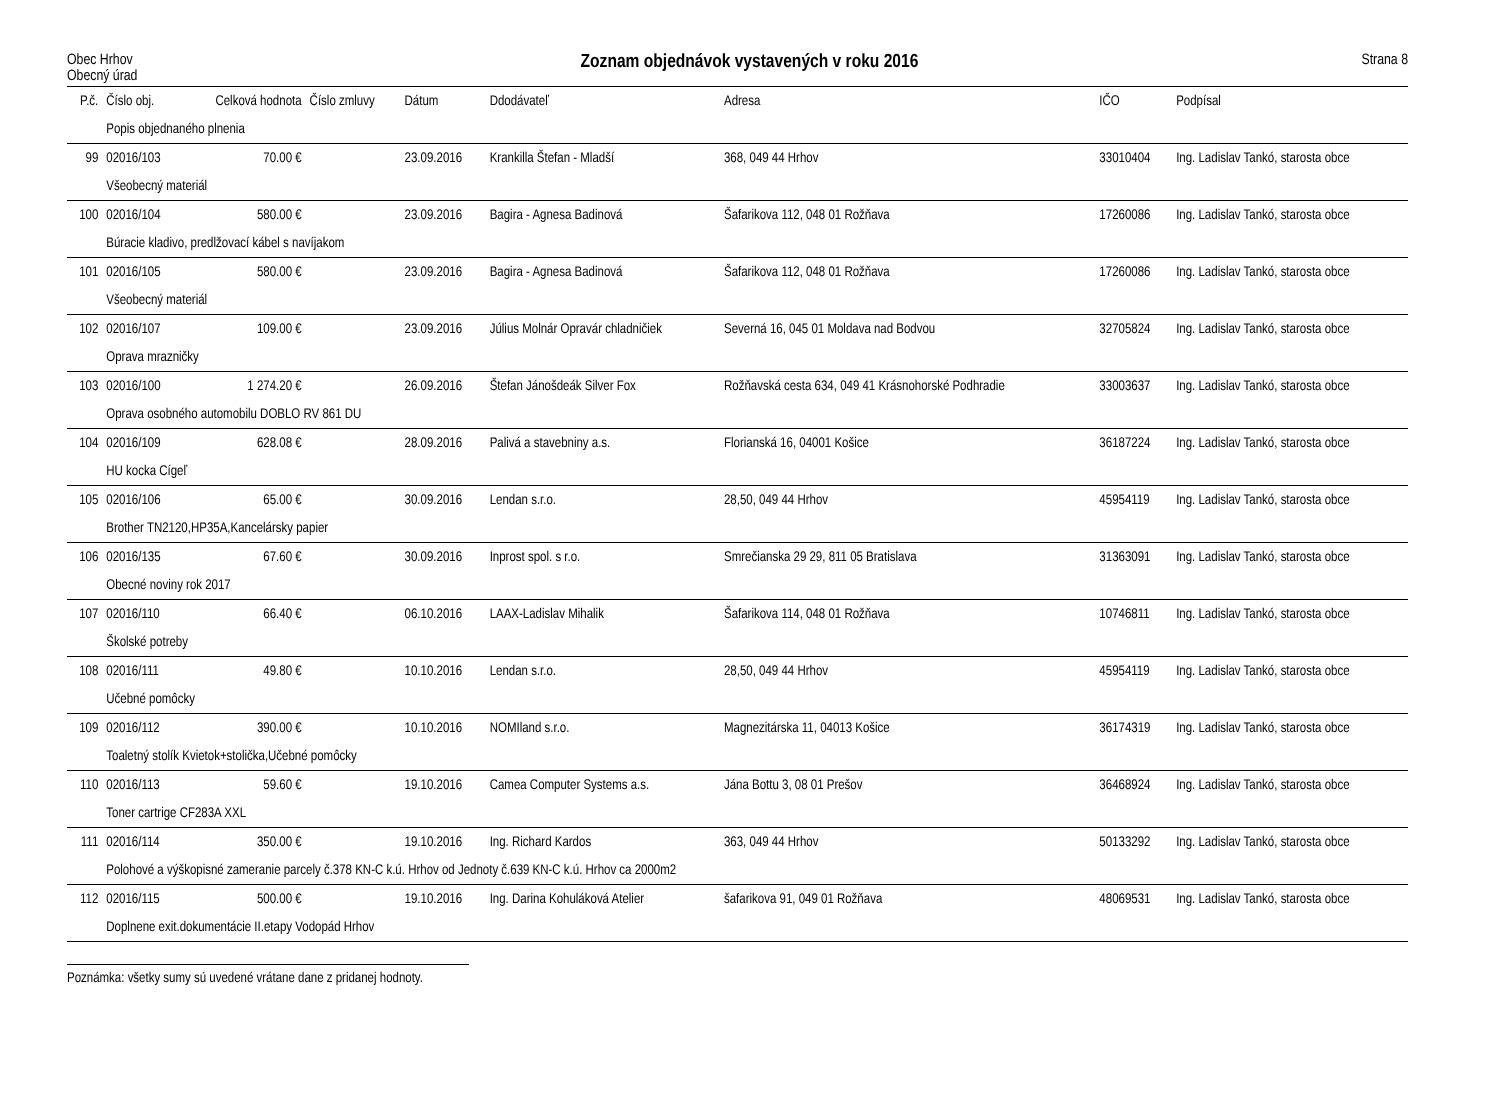Obec Hrhov
Obecný úrad
Zoznam objednávok vystavených v roku 2016
Strana 8
| P.č. | Číslo obj. | Celková hodnota | Číslo zmluvy | Dátum | Ddodávateľ | Adresa | IČO | Podpísal |
| --- | --- | --- | --- | --- | --- | --- | --- | --- |
| | Popis objednaného plnenia | | | | | | | |
| 99 | 02016/103 | 70.00 € | | 23.09.2016 | Krankilla Štefan - Mladší | 368, 049 44 Hrhov | 33010404 | Ing. Ladislav Tankó, starosta obce |
| | Všeobecný materiál | | | | | | | |
| 100 | 02016/104 | 580.00 € | | 23.09.2016 | Bagira - Agnesa Badinová | Šafarikova 112, 048 01 Rožňava | 17260086 | Ing. Ladislav Tankó, starosta obce |
| | Búracie kladivo, predlžovací kábel s navíjakom | | | | | | | |
| 101 | 02016/105 | 580.00 € | | 23.09.2016 | Bagira - Agnesa Badinová | Šafarikova 112, 048 01 Rožňava | 17260086 | Ing. Ladislav Tankó, starosta obce |
| | Všeobecný materiál | | | | | | | |
| 102 | 02016/107 | 109.00 € | | 23.09.2016 | Július Molnár Opravár chladničiek | Severná 16, 045 01 Moldava nad Bodvou | 32705824 | Ing. Ladislav Tankó, starosta obce |
| | Oprava mrazničky | | | | | | | |
| 103 | 02016/100 | 1 274.20 € | | 26.09.2016 | Štefan Jánošdeák Silver Fox | Rožňavská cesta 634, 049 41 Krásnohorské Podhradie | 33003637 | Ing. Ladislav Tankó, starosta obce |
| | Oprava osobného automobilu DOBLO RV 861 DU | | | | | | | |
| 104 | 02016/109 | 628.08 € | | 28.09.2016 | Palivá a stavebniny a.s. | Florianská 16, 04001 Košice | 36187224 | Ing. Ladislav Tankó, starosta obce |
| | HU kocka Cígeľ | | | | | | | |
| 105 | 02016/106 | 65.00 € | | 30.09.2016 | Lendan s.r.o. | 28,50, 049 44 Hrhov | 45954119 | Ing. Ladislav Tankó, starosta obce |
| | Brother TN2120,HP35A,Kancelársky papier | | | | | | | |
| 106 | 02016/135 | 67.60 € | | 30.09.2016 | Inprost spol. s r.o. | Smrečianska 29 29, 811 05 Bratislava | 31363091 | Ing. Ladislav Tankó, starosta obce |
| | Obecné noviny rok 2017 | | | | | | | |
| 107 | 02016/110 | 66.40 € | | 06.10.2016 | LAAX-Ladislav Mihalik | Šafarikova 114, 048 01 Rožňava | 10746811 | Ing. Ladislav Tankó, starosta obce |
| | Školské potreby | | | | | | | |
| 108 | 02016/111 | 49.80 € | | 10.10.2016 | Lendan s.r.o. | 28,50, 049 44 Hrhov | 45954119 | Ing. Ladislav Tankó, starosta obce |
| | Učebné pomôcky | | | | | | | |
| 109 | 02016/112 | 390.00 € | | 10.10.2016 | NOMIland s.r.o. | Magnezitárska 11, 04013 Košice | 36174319 | Ing. Ladislav Tankó, starosta obce |
| | Toaletný stolík Kvietok+stolička,Učebné pomôcky | | | | | | | |
| 110 | 02016/113 | 59.60 € | | 19.10.2016 | Camea Computer Systems a.s. | Jána Bottu 3, 08 01 Prešov | 36468924 | Ing. Ladislav Tankó, starosta obce |
| | Toner cartrige CF283A XXL | | | | | | | |
| 111 | 02016/114 | 350.00 € | | 19.10.2016 | Ing. Richard Kardos | 363, 049 44 Hrhov | 50133292 | Ing. Ladislav Tankó, starosta obce |
| | Polohové a výškopisné zameranie parcely č.378 KN-C k.ú. Hrhov od Jednoty č.639 KN-C k.ú. Hrhov ca 2000m2 | | | | | | | |
| 112 | 02016/115 | 500.00 € | | 19.10.2016 | Ing. Darina Kohuláková Atelier | šafarikova 91, 049 01 Rožňava | 48069531 | Ing. Ladislav Tankó, starosta obce |
| | Doplnene exit.dokumentácie II.etapy Vodopád Hrhov | | | | | | | |
Poznámka: všetky sumy sú uvedené vrátane dane z pridanej hodnoty.